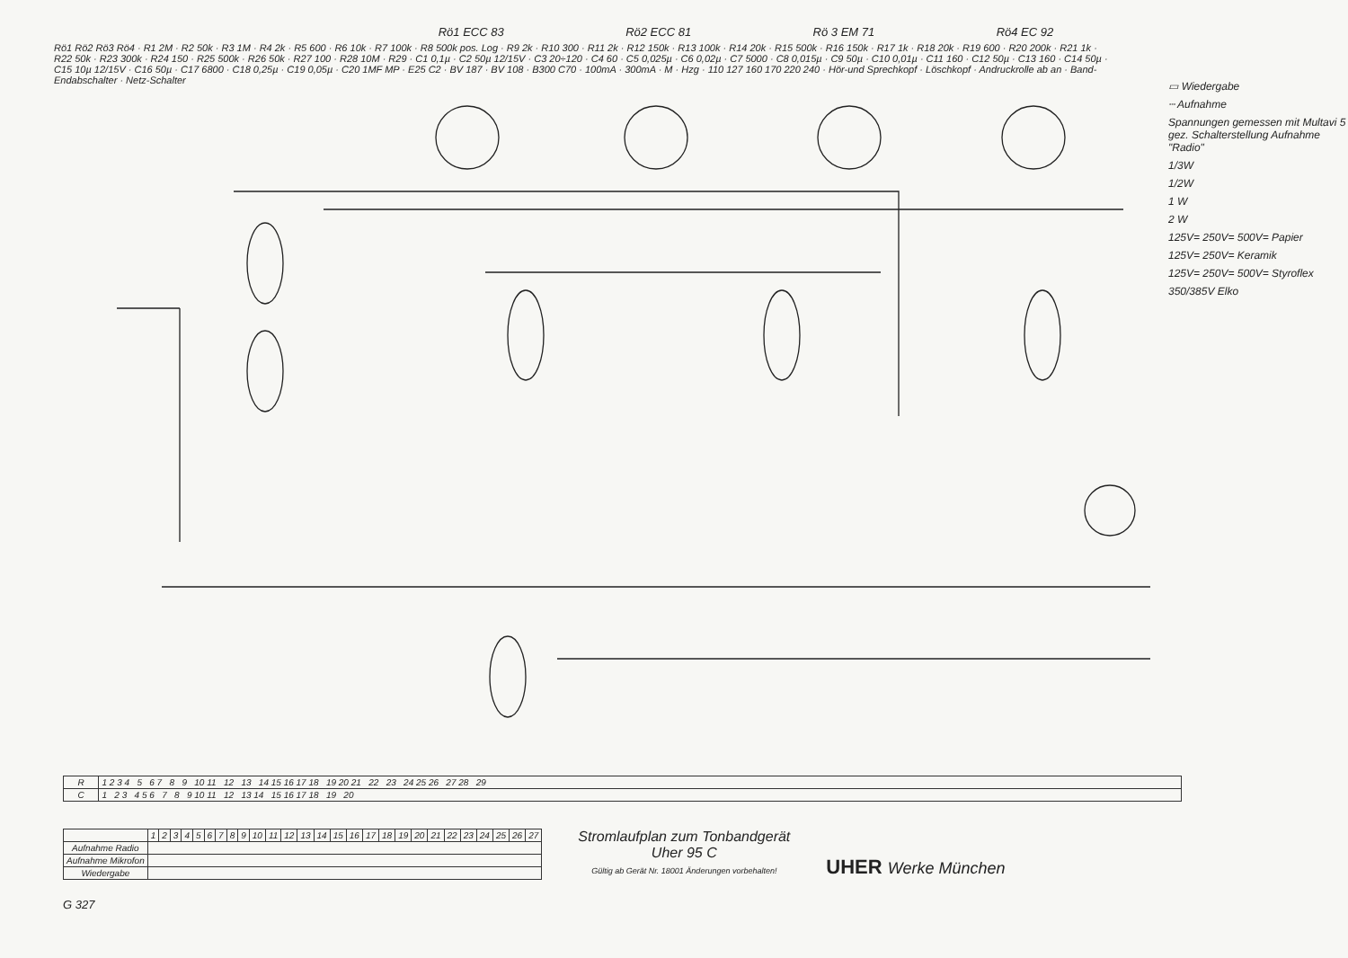Rö1 ECC 83 Rö2 ECC 81 Rö 3 EM 71 Rö4 EC 92
Rö1 Rö2 Rö3 Rö4 · R1 2M · R2 50k · R3 1M · R4 2k · R5 600 · R6 10k · R7 100k · R8 500k pos. Log · R9 2k · R10 300 · R11 2k · R12 150k · R13 100k · R14 20k · R15 500k · R16 150k · R17 1k · R18 20k · R19 600 · R20 200k · R21 1k · R22 50k · R23 300k · R24 150 · R25 500k · R26 50k · R27 100 · R28 10M · R29 · C1 0,1µ · C2 50µ 12/15V · C3 20÷120 · C4 60 · C5 0,025µ · C6 0,02µ · C7 5000 · C8 0,015µ · C9 50µ · C10 0,01µ · C11 160 · C12 50µ · C13 160 · C14 50µ · C15 10µ 12/15V · C16 50µ · C17 6800 · C18 0,25µ · C19 0,05µ · C20 1MF MP · E25 C2 · BV 187 · BV 108 · B300 C70 · 100mA · 300mA · M · Hzg · 110 127 160 170 220 240 · Hör-und Sprechkopf · Löschkopf · Andruckrolle ab an · Band-Endabschalter · Netz-Schalter
▭ Wiedergabe
┄ Aufnahme
Spannungen gemessen mit Multavi 5 gez. Schalterstellung Aufnahme "Radio"
1/3W
1/2W
1 W
2 W
125V= 250V= 500V= Papier
125V= 250V= Keramik
125V= 250V= 500V= Styroflex
350/385V Elko
| R | 1 2 3 4 5 6 7 8 9 10 11 12 13 14 15 16 17 18 19 20 21 22 23 24 25 26 27 28 29 |
| C | 1 2 3 4 5 6 7 8 9 10 11 12 13 14 15 16 17 18 19 20 |
| | 1 | 2 | 3 | 4 | 5 | 6 | 7 | 8 | 9 | 10 | 11 | 12 | 13 | 14 | 15 | 16 | 17 | 18 | 19 | 20 | 21 | 22 | 23 | 24 | 25 | 26 | 27 |
| --- | --- | --- | --- | --- | --- | --- | --- | --- | --- | --- | --- | --- | --- | --- | --- | --- | --- | --- | --- | --- | --- | --- | --- | --- | --- | --- | --- |
| Aufnahme Radio | | | | | | | | | | | | | | | | | | | | | | | | | | | |
| Aufnahme Mikrofon | | | | | | | | | | | | | | | | | | | | | | | | | | | |
| Wiedergabe | | | | | | | | | | | | | | | | | | | | | | | | | | | |
Stromlaufplan zum Tonbandgerät
Uher 95 C
Gültig ab Gerät Nr. 18001 Änderungen vorbehalten!
UHER Werke München
G 327